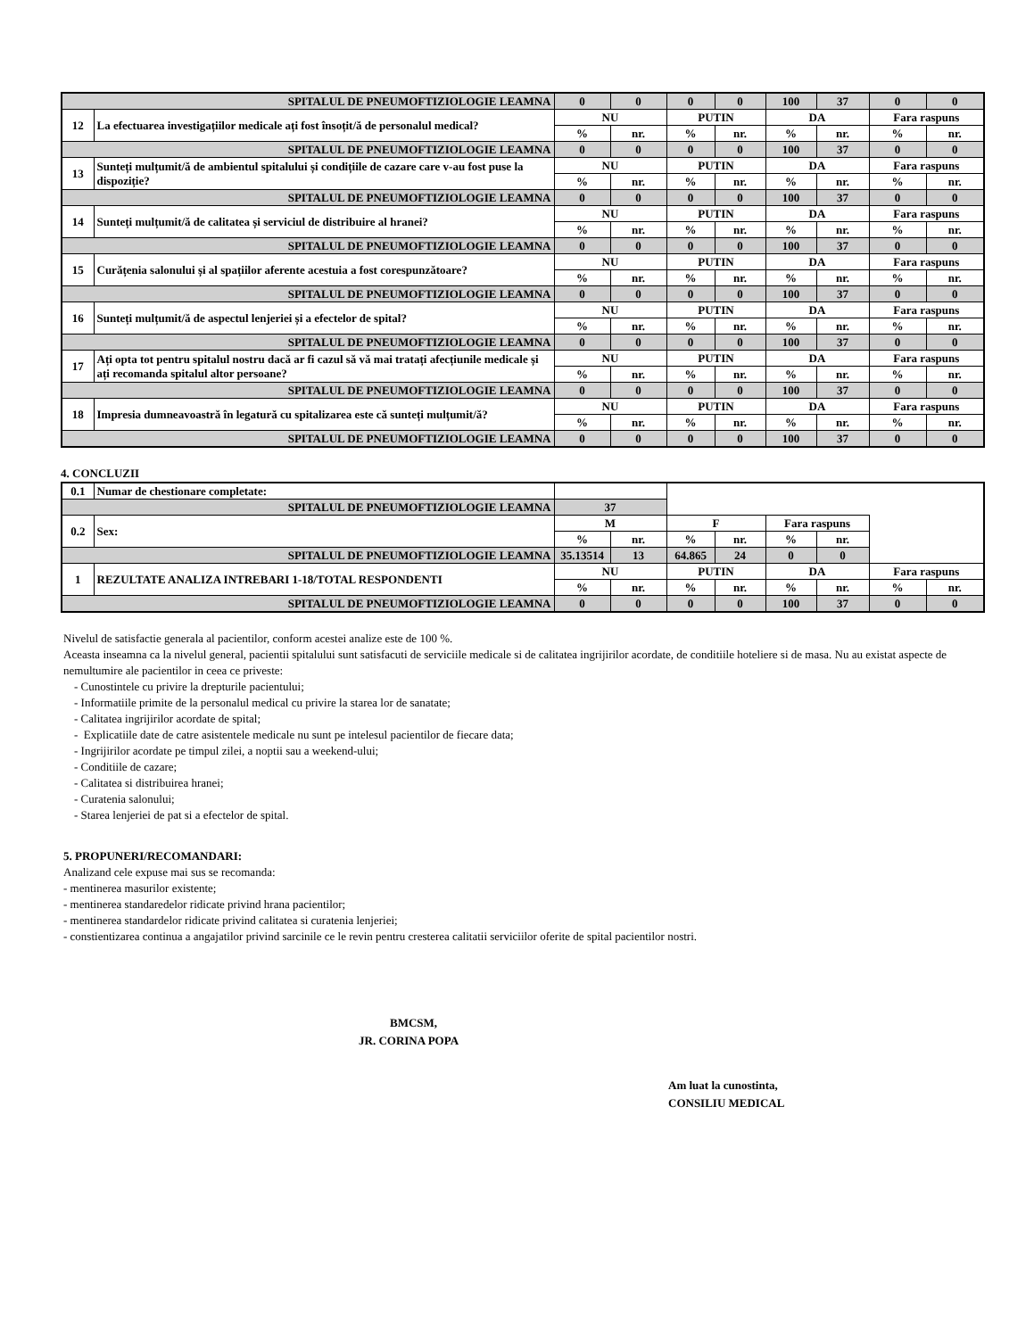| SPITALUL DE PNEUMOFTIZIOLOGIE LEAMNA | | 0 | 0 | 0 | 0 | 100 | 37 | 0 | 0 |
| 12 | La efectuarea investigațiilor medicale ați fost însoțit/ă de personalul medical? | NU | | PUTIN | | DA | | Fara raspuns | |
| | | % | nr. | % | nr. | % | nr. | % | nr. |
| SPITALUL DE PNEUMOFTIZIOLOGIE LEAMNA | | 0 | 0 | 0 | 0 | 100 | 37 | 0 | 0 |
| 13 | Sunteți mulțumit/ă de ambientul spitalului și condițiile de cazare care v-au fost puse la dispoziție? | NU | | PUTIN | | DA | | Fara raspuns | |
| | | % | nr. | % | nr. | % | nr. | % | nr. |
| SPITALUL DE PNEUMOFTIZIOLOGIE LEAMNA | | 0 | 0 | 0 | 0 | 100 | 37 | 0 | 0 |
| 14 | Sunteți mulțumit/ă de calitatea și serviciul de distribuire al hranei? | NU | | PUTIN | | DA | | Fara raspuns | |
| | | % | nr. | % | nr. | % | nr. | % | nr. |
| SPITALUL DE PNEUMOFTIZIOLOGIE LEAMNA | | 0 | 0 | 0 | 0 | 100 | 37 | 0 | 0 |
| 15 | Curățenia salonului și al spațiilor aferente acestuia a fost corespunzătoare? | NU | | PUTIN | | DA | | Fara raspuns | |
| | | % | nr. | % | nr. | % | nr. | % | nr. |
| SPITALUL DE PNEUMOFTIZIOLOGIE LEAMNA | | 0 | 0 | 0 | 0 | 100 | 37 | 0 | 0 |
| 16 | Sunteți mulțumit/ă de aspectul lenjeriei și a efectelor de spital? | NU | | PUTIN | | DA | | Fara raspuns | |
| | | % | nr. | % | nr. | % | nr. | % | nr. |
| SPITALUL DE PNEUMOFTIZIOLOGIE LEAMNA | | 0 | 0 | 0 | 0 | 100 | 37 | 0 | 0 |
| 17 | Ați opta tot pentru spitalul nostru dacă ar fi cazul să vă mai tratați afecțiunile medicale și ați recomanda spitalul altor persoane? | NU | | PUTIN | | DA | | Fara raspuns | |
| | | % | nr. | % | nr. | % | nr. | % | nr. |
| SPITALUL DE PNEUMOFTIZIOLOGIE LEAMNA | | 0 | 0 | 0 | 0 | 100 | 37 | 0 | 0 |
| 18 | Impresia dumneavoastră în legatură cu spitalizarea este că sunteți mulțumit/ă? | NU | | PUTIN | | DA | | Fara raspuns | |
| | | % | nr. | % | nr. | % | nr. | % | nr. |
| SPITALUL DE PNEUMOFTIZIOLOGIE LEAMNA | | 0 | 0 | 0 | 0 | 100 | 37 | 0 | 0 |
4. CONCLUZII
| 0.1 | Numar de chestionare completate: | | | | | | | | |
| SPITALUL DE PNEUMOFTIZIOLOGIE LEAMNA | | 37 | | | | | | | |
| 0.2 | Sex: | M | | F | | Fara raspuns | | | |
| | | % | nr. | % | nr. | % | nr. | | |
| SPITALUL DE PNEUMOFTIZIOLOGIE LEAMNA | | 35.13514 | 13 | 64.865 | 24 | 0 | 0 | | |
| 1 | REZULTATE ANALIZA INTREBARI 1-18/TOTAL RESPONDENTI | NU | | PUTIN | | DA | | Fara raspuns | |
| | | % | nr. | % | nr. | % | nr. | % | nr. |
| SPITALUL DE PNEUMOFTIZIOLOGIE LEAMNA | | 0 | 0 | 0 | 0 | 100 | 37 | 0 | 0 |
Nivelul de satisfactie generala al pacientilor, conform acestei analize este de 100 %.
Aceasta inseamna ca la nivelul general, pacientii spitalului sunt satisfacuti de serviciile medicale si de calitatea ingrijirilor acordate, de conditiile hoteliere si de masa. Nu au existat aspecte de nemultumire ale pacientilor in ceea ce priveste:
- Cunostintele cu privire la drepturile pacientului;
- Informatiile primite de la personalul medical cu privire la starea lor de sanatate;
- Calitatea ingrijirilor acordate de spital;
- Explicatiile date de catre asistentele medicale nu sunt pe intelesul pacientilor de fiecare data;
- Ingrijirilor acordate pe timpul zilei, a noptii sau a weekend-ului;
- Conditiile de cazare;
- Calitatea si distribuirea hranei;
- Curatenia salonului;
- Starea lenjeriei de pat si a efectelor de spital.
5. PROPUNERI/RECOMANDARI:
Analizand cele expuse mai sus se recomanda:
- mentinerea masurilor existente;
- mentinerea standaredelor ridicate privind hrana pacientilor;
- mentinerea standardelor ridicate privind calitatea si curatenia lenjeriei;
- constientizarea continua a angajatilor privind sarcinile ce le revin pentru cresterea calitatii serviciilor oferite de spital pacientilor nostri.
BMCSM,
JR. CORINA POPA
Am luat la cunostinta,
CONSILIU MEDICAL